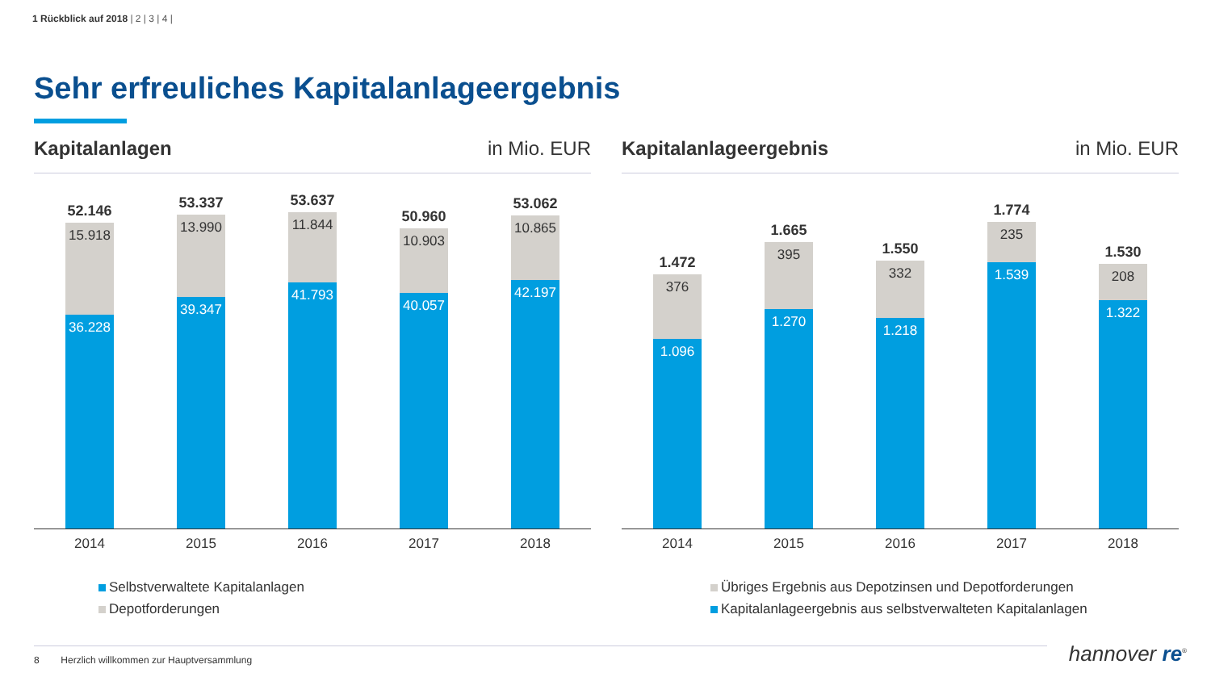1 Rückblick auf 2018 | 2 | 3 | 4 |
Sehr erfreuliches Kapitalanlageergebnis
Kapitalanlagen in Mio. EUR
52.146
15.918
36.228
53.337
13.990
39.347
53.637
11.844
41.793
50.960
10.903
40.057
53.062
10.865
42.197
2014 2015 2016 2017 2018
Selbstverwaltete Kapitalanlagen
Depotforderungen
Kapitalanlageergebnis in Mio. EUR
1.472
376
1.096
1.665
395
1.270
1.550
332
1.218
1.774
235
1.539
1.530
208
1.322
2014 2015 2016 2017 2018
Übriges Ergebnis aus Depotzinsen und Depotforderungen
Kapitalanlageergebnis aus selbstverwalteten Kapitalanlagen
8 Herzlich willkommen zur Hauptversammlung hannover re<sup>®</sup>